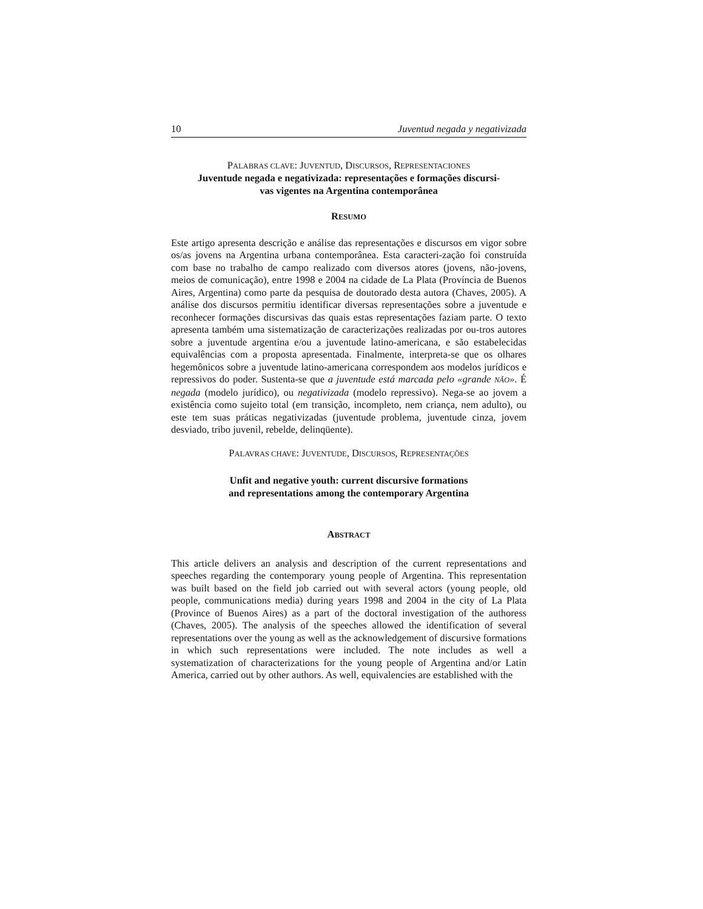10 Juventud negada y negativizada
PALABRAS CLAVE: JUVENTUD, DISCURSOS, REPRESENTACIONES
Juventude negada e negativizada: representações e formações discursi-
vas vigentes na Argentina contemporânea
RESUMO
Este artigo apresenta descrição e análise das representações e discursos em vigor sobre os/as jovens na Argentina urbana contemporânea. Esta caracteri-zação foi construída com base no trabalho de campo realizado com diversos atores (jovens, não-jovens, meios de comunicação), entre 1998 e 2004 na cidade de La Plata (Província de Buenos Aires, Argentina) como parte da pesquisa de doutorado desta autora (Chaves, 2005). A análise dos discursos permitiu identificar diversas representações sobre a juventude e reconhecer formações discursivas das quais estas representações faziam parte. O texto apresenta também uma sistematização de caracterizações realizadas por ou-tros autores sobre a juventude argentina e/ou a juventude latino-americana, e são estabelecidas equivalências com a proposta apresentada. Finalmente, interpreta-se que os olhares hegemônicos sobre a juventude latino-americana correspondem aos modelos jurídicos e repressivos do poder. Sustenta-se que a juventude está marcada pelo «grande NÃO». É negada (modelo jurídico), ou negativizada (modelo repressivo). Nega-se ao jovem a existência como sujeito total (em transição, incompleto, nem criança, nem adulto), ou este tem suas práticas negativizadas (juventude problema, juventude cinza, jovem desviado, tribo juvenil, rebelde, delinqüente).
PALAVRAS CHAVE: JUVENTUDE, DISCURSOS, REPRESENTAÇÕES
Unfit and negative youth: current discursive formations
and representations among the contemporary Argentina
ABSTRACT
This article delivers an analysis and description of the current representations and speeches regarding the contemporary young people of Argentina. This representation was built based on the field job carried out with several actors (young people, old people, communications media) during years 1998 and 2004 in the city of La Plata (Province of Buenos Aires) as a part of the doctoral investigation of the authoress (Chaves, 2005). The analysis of the speeches allowed the identification of several representations over the young as well as the acknowledgement of discursive formations in which such representations were included. The note includes as well a systematization of characterizations for the young people of Argentina and/or Latin America, carried out by other authors. As well, equivalencies are established with the